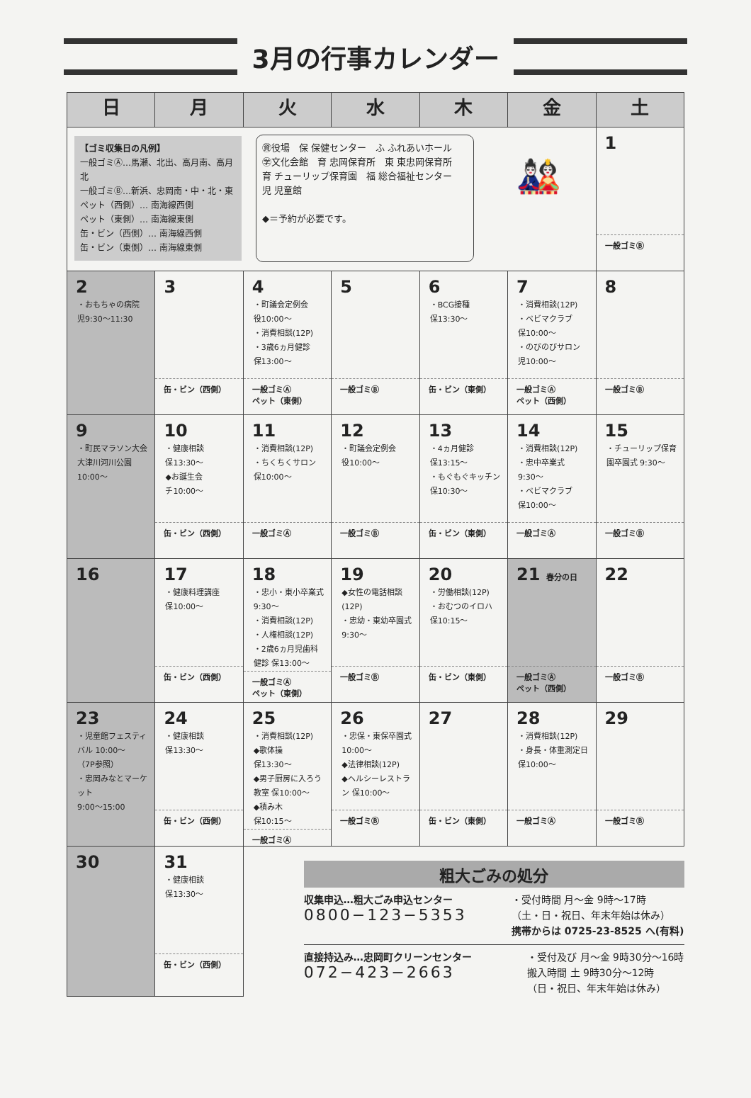3月の行事カレンダー
| 日 | 月 | 火 | 水 | 木 | 金 | 土 |
| --- | --- | --- | --- | --- | --- | --- |
| 【ゴミ収集日の凡例】 一般ゴミⒶ…馬瀬、北出、高月南、高月北 一般ゴミⒷ…新浜、忠岡南・中・北・東 ペット（西側）… 南海線西側 ペット（東側）… 南海線東側 缶・ビン（西側）… 南海線西側 缶・ビン（東側）… 南海線東側 ㊮役場 保 保健センター ふ ふれあいホール ㊫文化会館 育 忠岡保育所 東 東忠岡保育所 育 チューリップ保育園 福 総合福祉センター 児 児童館 ◆＝予約が必要です。 🎎 | | | | | | 1 一般ゴミⒷ |
| 2 ・おもちゃの病院 児9:30～11:30 | 3 缶・ビン（西側） | 4 ・町議会定例会 役10:00～ ・消費相談(12P) ・3歳6ヵ月健診 保13:00～ 一般ゴミⒶ ペット（東側） | 5 一般ゴミⒷ | 6 ・BCG接種 保13:30～ 缶・ビン（東側） | 7 ・消費相談(12P) ・ベビマクラブ 保10:00～ ・のびのびサロン 児10:00～ 一般ゴミⒶ ペット（西側） | 8 一般ゴミⒷ |
| 9 ・町民マラソン大会 大津川河川公園 10:00～ | 10 ・健康相談 保13:30～ ◆お誕生会 チ10:00～ 缶・ビン（西側） | 11 ・消費相談(12P) ・ちくちくサロン 保10:00～ 一般ゴミⒶ | 12 ・町議会定例会 役10:00～ 一般ゴミⒷ | 13 ・4ヵ月健診 保13:15～ ・もぐもぐキッチン 保10:30～ 缶・ビン（東側） | 14 ・消費相談(12P) ・忠中卒業式 9:30～ ・ベビマクラブ 保10:00～ 一般ゴミⒶ | 15 ・チューリップ保育園卒園式 9:30～ 一般ゴミⒷ |
| 16 | 17 ・健康料理講座 保10:00～ 缶・ビン（西側） | 18 ・忠小・東小卒業式 9:30～ ・消費相談(12P) ・人権相談(12P) ・2歳6ヵ月児歯科健診 保13:00～ 一般ゴミⒶ ペット（東側） | 19 ◆女性の電話相談(12P) ・忠幼・東幼卒園式 9:30～ 一般ゴミⒷ | 20 ・労働相談(12P) ・おむつのイロハ 保10:15～ 缶・ビン（東側） | 21 春分の日 一般ゴミⒶ ペット（西側） | 22 一般ゴミⒷ |
| 23 ・児童館フェスティバル 10:00～ （7P参照） ・忠岡みなとマーケット 9:00～15:00 | 24 ・健康相談 保13:30～ 缶・ビン（西側） | 25 ・消費相談(12P) ◆歌体操 保13:30～ ◆男子厨房に入ろう教室 保10:00～ ◆積み木 保10:15～ 一般ゴミⒶ | 26 ・忠保・東保卒園式 10:00～ ◆法律相談(12P) ◆ヘルシーレストラン 保10:00～ 一般ゴミⒷ | 27 缶・ビン（東側） | 28 ・消費相談(12P) ・身長・体重測定日 保10:00～ 一般ゴミⒶ | 29 一般ゴミⒷ |
| 30 | 31 ・健康相談 保13:30～ 缶・ビン（西側） | 粗大ごみの処分 収集申込…粗大ごみ申込センター 0800−123−5353 ・受付時間 月～金 9時～17時 （土・日・祝日、年末年始は休み） 携帯からは 0725-23-8525 へ(有料) 直接持込み…忠岡町クリーンセンター 072−423−2663 ・受付及び 月～金 9時30分～16時 搬入時間 土 9時30分～12時 （日・祝日、年末年始は休み） | | | | |